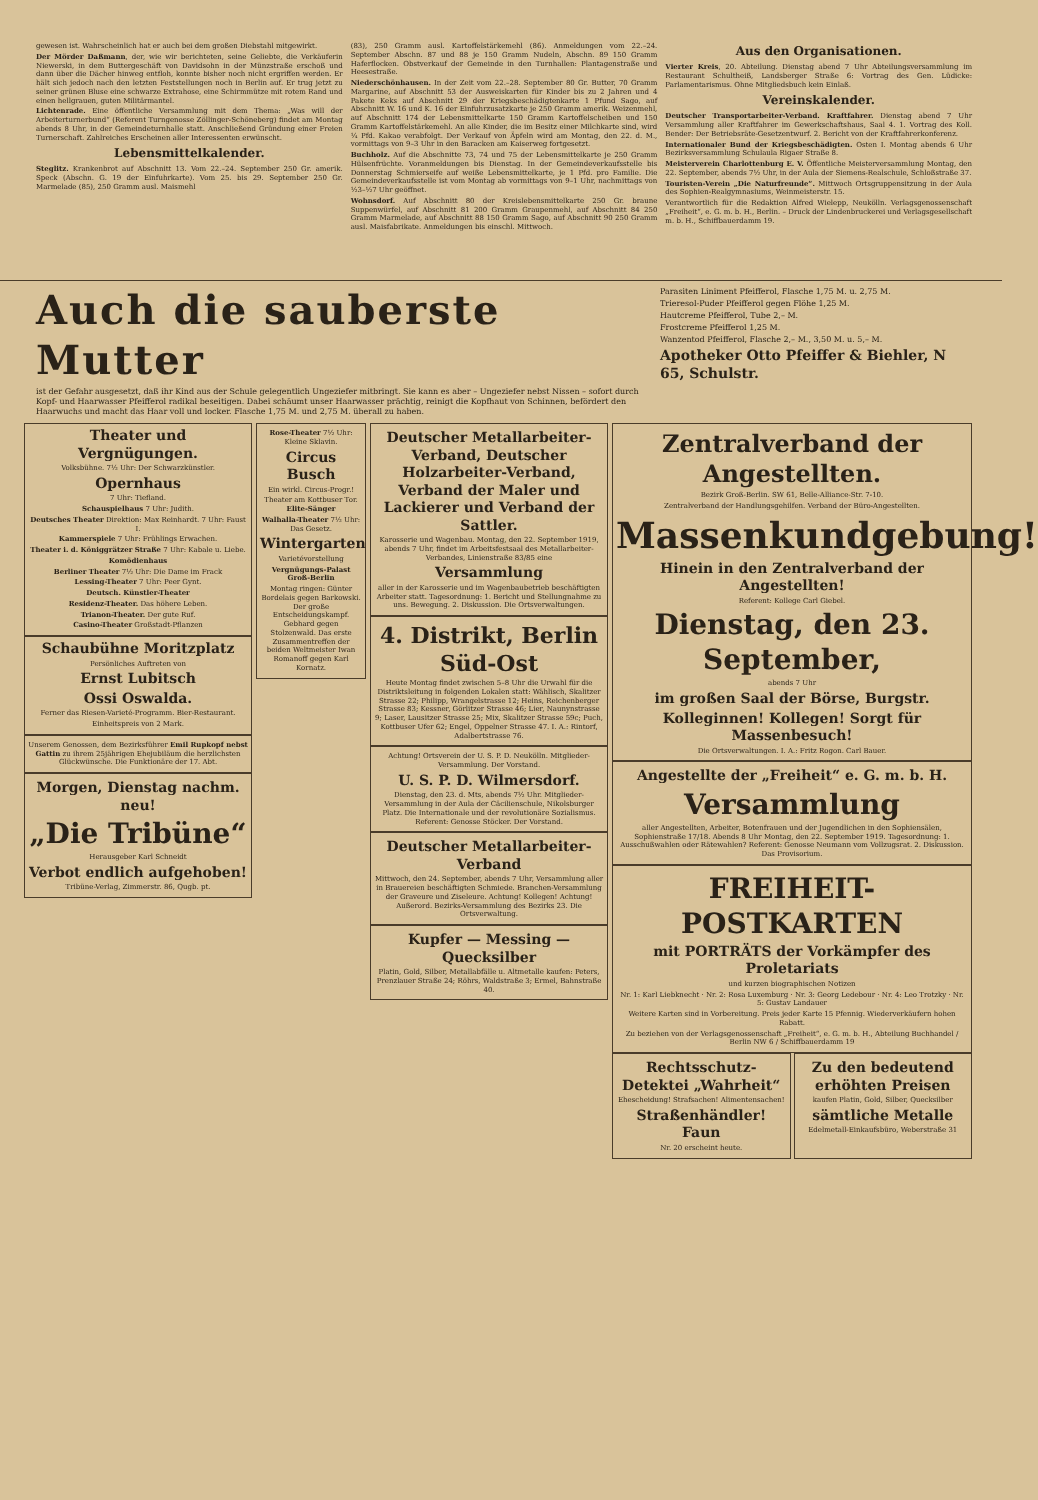gewesen ist. Wahrscheinlich hat er auch bei dem großen Diebstahl mitgewirkt.
Der Mörder Daßmann, der, wie wir berichteten, seine Geliebte, die Verkäuferin Niewerski, in dem Buttergeschäft von Davidsohn in der Münzstraße erschoß und dann über die Dächer hinweg entfloh, konnte bisher noch nicht ergriffen werden. Er hält sich jedoch nach den letzten Feststellungen noch in Berlin auf. Er trug jetzt zu seiner grünen Bluse eine schwarze Extrahose, eine Schirmmütze mit rotem Rand und einen hellgrauen, guten Militärmantel.
Lichtenrade. Eine öffentliche Versammlung mit dem Thema: „Was will der Arbeiterturnerbund“ (Referent Turngenosse Zöllinger-Schöneberg) findet am Montag abends 8 Uhr, in der Gemeindeturnhalle statt. Anschließend Gründung einer Freien Turnerschaft. Zahlreiches Erscheinen aller Interessenten erwünscht.
Lebensmittelkalender.
Steglitz. Krankenbrot auf Abschnitt 13. Vom 22.–24. September 250 Gr. amerik. Speck (Abschn. G. 19 der Einfuhrkarte). Vom 25. bis 29. September 250 Gr. Marmelade (85), 250 Gramm ausl. Maismehl
(83), 250 Gramm ausl. Kartoffelstärkemehl (86). Anmeldungen vom 22.–24. September Abschn. 87 und 88 je 150 Gramm Nudeln, Abschn. 89 150 Gramm Haferflocken. Obstverkauf der Gemeinde in den Turnhallen: Plantagenstraße und Heesestraße.
Niederschönhausen. In der Zeit vom 22.–28. September 80 Gr. Butter, 70 Gramm Margarine, auf Abschnitt 53 der Ausweiskarten für Kinder bis zu 2 Jahren und 4 Pakete Keks auf Abschnitt 29 der Kriegsbeschädigtenkarte 1 Pfund Sago, auf Abschnitt W. 16 und K. 16 der Einfuhrzusatzkarte je 250 Gramm amerik. Weizenmehl, auf Abschnitt 174 der Lebensmittelkarte 150 Gramm Kartoffelscheiben und 150 Gramm Kartoffelstärkemehl. An alle Kinder, die im Besitz einer Milchkarte sind, wird ¼ Pfd. Kakao verabfolgt. Der Verkauf von Äpfeln wird am Montag, den 22. d. M., vormittags von 9–3 Uhr in den Baracken am Kaiserweg fortgesetzt.
Buchholz. Auf die Abschnitte 73, 74 und 75 der Lebensmittelkarte je 250 Gramm Hülsenfrüchte. Voranmeldungen bis Dienstag. In der Gemeindeverkaufsstelle bis Donnerstag Schmierseife auf weiße Lebensmittelkarte, je 1 Pfd. pro Familie. Die Gemeindeverkaufsstelle ist vom Montag ab vormittags von 9–1 Uhr, nachmittags von ½3–½7 Uhr geöffnet.
Wohnsdorf. Auf Abschnitt 80 der Kreislebensmittelkarte 250 Gr. braune Suppenwürfel, auf Abschnitt 81 200 Gramm Graupenmehl, auf Abschnitt 84 250 Gramm Marmelade, auf Abschnitt 88 150 Gramm Sago, auf Abschnitt 90 250 Gramm ausl. Maisfabrikate. Anmeldungen bis einschl. Mittwoch.
Aus den Organisationen.
Vierter Kreis, 20. Abteilung. Dienstag abend 7 Uhr Abteilungsversammlung im Restaurant Schultheiß, Landsberger Straße 6: Vortrag des Gen. Lüdicke: Parlamentarismus. Ohne Mitgliedsbuch kein Einlaß.
Vereinskalender.
Deutscher Transportarbeiter-Verband. Kraftfahrer. Dienstag abend 7 Uhr Versammlung aller Kraftfahrer im Gewerkschaftshaus, Saal 4. 1. Vortrag des Koll. Bender: Der Betriebsräte-Gesetzentwurf. 2. Bericht von der Kraftfahrerkonferenz.
Internationaler Bund der Kriegsbeschädigten. Osten I. Montag abends 6 Uhr Bezirksversammlung Schulaula Rigaer Straße 8.
Meisterverein Charlottenburg E. V. Öffentliche Meisterversammlung Montag, den 22. September, abends 7½ Uhr, in der Aula der Siemens-Realschule, Schloßstraße 37.
Touristen-Verein „Die Naturfreunde“. Mittwoch Ortsgruppensitzung in der Aula des Sophien-Realgymnasiums, Weinmeisterstr. 15.
Verantwortlich für die Redaktion Alfred Wielepp, Neukölln. Verlagsgenossenschaft „Freiheit“, e. G. m. b. H., Berlin. – Druck der Lindenbruckerei und Verlagsgesellschaft m. b. H., Schiffbauerdamm 19.
Auch die sauberste Mutter
ist der Gefahr ausgesetzt, daß ihr Kind aus der Schule gelegentlich Ungeziefer mitbringt. Sie kann es aber – Ungeziefer nebst Nissen – sofort durch Kopf- und Haarwasser Pfeifferol radikal beseitigen. Dabei schäumt unser Haarwasser prächtig, reinigt die Kopfhaut von Schinnen, befördert den Haarwuchs und macht das Haar voll und locker. Flasche 1,75 M. und 2,75 M. überall zu haben.
Parasiten Liniment Pfeifferol, Flasche 1,75 M. u. 2,75 M.
Trieresol-Puder Pfeifferol gegen Flöhe 1,25 M.
Hautcreme Pfeifferol, Tube 2,– M.
Frostcreme Pfeifferol 1,25 M.
Wanzentod Pfeifferol, Flasche 2,– M., 3,50 M. u. 5,– M.
Apotheker Otto Pfeiffer & Biehler, N 65, Schulstr.
Theater und Vergnügungen.
Volksbühne. 7½ Uhr: Der Schwarzkünstler.
Opernhaus
7 Uhr: Tiefland.
Schauspielhaus 7 Uhr: Judith.
Deutsches Theater Direktion: Max Reinhardt. 7 Uhr: Faust I.
Kammerspiele 7 Uhr: Frühlings Erwachen.
Theater i. d. Königgrätzer Straße 7 Uhr: Kabale u. Liebe.
Komödienhaus
Berliner Theater 7½ Uhr: Die Dame im Frack
Lessing-Theater 7 Uhr: Peer Gynt.
Deutsch. Künstler-Theater
Residenz-Theater. Das höhere Leben.
Trianon-Theater. Der gute Ruf.
Casino-Theater Großstadt-Pflanzen
Schaubühne Moritzplatz
Persönliches Auftreten von
Ernst Lubitsch
Ossi Oswalda.
Ferner das Riesen-Varieté-Programm. Bier-Restaurant.
Einheitspreis von 2 Mark.
Unserem Genossen, dem Bezirksführer Emil Rupkopf nebst Gattin zu ihrem 25jährigen Ehejubiläum die herzlichsten Glückwünsche. Die Funktionäre der 17. Abt.
Morgen, Dienstag nachm. neu!
„Die Tribüne“
Herausgeber Karl Schneidt
Verbot endlich aufgehoben!
Tribüne-Verlag, Zimmerstr. 86, Qugb. pt.
Rose-Theater 7½ Uhr: Kleine Sklavin.
Circus Busch
Ein wirkl. Circus-Progr.!
Theater am Kottbuser Tor. Elite-Sänger
Walhalla-Theater 7½ Uhr: Das Gesetz.
Wintergarten
Varietévorstellung
Vergnügungs-Palast Groß-Berlin
Montag ringen: Günter Bordelais gegen Barkowski. Der große Entscheidungskampf. Gebhard gegen Stolzenwald. Das erste Zusammentreffen der beiden Weltmeister Iwan Romanoff gegen Karl Kornatz.
Deutscher Metallarbeiter-Verband, Deutscher Holzarbeiter-Verband, Verband der Maler und Lackierer und Verband der Sattler.
Karosserie und Wagenbau. Montag, den 22. September 1919, abends 7 Uhr, findet im Arbeitsfestsaal des Metallarbeiter-Verbandes, Linienstraße 83/85 eine
Versammlung
aller in der Karosserie und im Wagenbaubetrieb beschäftigten Arbeiter statt. Tagesordnung: 1. Bericht und Stellungnahme zu uns. Bewegung. 2. Diskussion. Die Ortsverwaltungen.
4. Distrikt, Berlin Süd-Ost
Heute Montag findet zwischen 5–8 Uhr die Urwahl für die Distriktsleitung in folgenden Lokalen statt: Wählisch, Skalitzer Strasse 22; Philipp, Wrangelstrasse 12; Heins, Reichenberger Strasse 83; Kessner, Görlitzer Strasse 46; Lier, Naunynstrasse 9; Laser, Lausitzer Strasse 25; Mix, Skalitzer Strasse 59c; Puch, Kottbuser Ufer 62; Engel, Oppelner Strasse 47. I. A.: Rintorf, Adalbertstrasse 76.
Achtung! Ortsverein der U. S. P. D. Neukölln. Mitglieder-Versammlung. Der Vorstand.
U. S. P. D. Wilmersdorf.
Dienstag, den 23. d. Mts, abends 7½ Uhr. Mitglieder-Versammlung in der Aula der Cäcilienschule, Nikolsburger Platz. Die Internationale und der revolutionäre Sozialismus. Referent: Genosse Stöcker. Der Vorstand.
Deutscher Metallarbeiter-Verband
Mittwoch, den 24. September, abends 7 Uhr, Versammlung aller in Brauereien beschäftigten Schmiede. Branchen-Versammlung der Graveure und Ziseleure. Achtung! Kollegen! Achtung! Außerord. Bezirks-Versammlung des Bezirks 23. Die Ortsverwaltung.
Kupfer — Messing — Quecksilber
Platin, Gold, Silber, Metallabfälle u. Altmetalle kaufen: Peters, Prenzlauer Straße 24; Röhrs, Waldstraße 3; Ermel, Bahnstraße 40.
Zentralverband der Angestellten.
Bezirk Groß-Berlin. SW 61, Belle-Alliance-Str. 7-10.
Zentralverband der Handlungsgehilfen. Verband der Büro-Angestellten.
Massenkundgebung!
Hinein in den Zentralverband der Angestellten!
Referent: Kollege Carl Giebel.
Dienstag, den 23. September,
abends 7 Uhr
im großen Saal der Börse, Burgstr.
Kolleginnen! Kollegen! Sorgt für Massenbesuch!
Die Ortsverwaltungen. I. A.: Fritz Rogon. Carl Bauer.
Angestellte der „Freiheit“ e. G. m. b. H.
Versammlung
aller Angestellten, Arbeiter, Botenfrauen und der Jugendlichen in den Sophiensälen, Sophienstraße 17/18. Abends 8 Uhr Montag, den 22. September 1919. Tagesordnung: 1. Ausschußwahlen oder Rätewahlen? Referent: Genosse Neumann vom Vollzugsrat. 2. Diskussion. Das Provisorium.
FREIHEIT-POSTKARTEN
mit PORTRÄTS der Vorkämpfer des Proletariats
und kurzen biographischen Notizen
Nr. 1: Karl Liebknecht · Nr. 2: Rosa Luxemburg · Nr. 3: Georg Ledebour · Nr. 4: Leo Trotzky · Nr. 5: Gustav Landauer
Weitere Karten sind in Vorbereitung. Preis jeder Karte 15 Pfennig. Wiederverkäufern hohen Rabatt.
Zu beziehen von der Verlagsgenossenschaft „Freiheit“, e. G. m. b. H., Abteilung Buchhandel / Berlin NW 6 / Schiffbauerdamm 19
Rechtsschutz-Detektei „Wahrheit“
Ehescheidung! Strafsachen! Alimentensachen!
Straßenhändler! Faun
Nr. 20 erscheint heute.
Zu den bedeutend erhöhten Preisen
kaufen Platin, Gold, Silber, Quecksilber
sämtliche Metalle
Edelmetall-Einkaufsbüro, Weberstraße 31